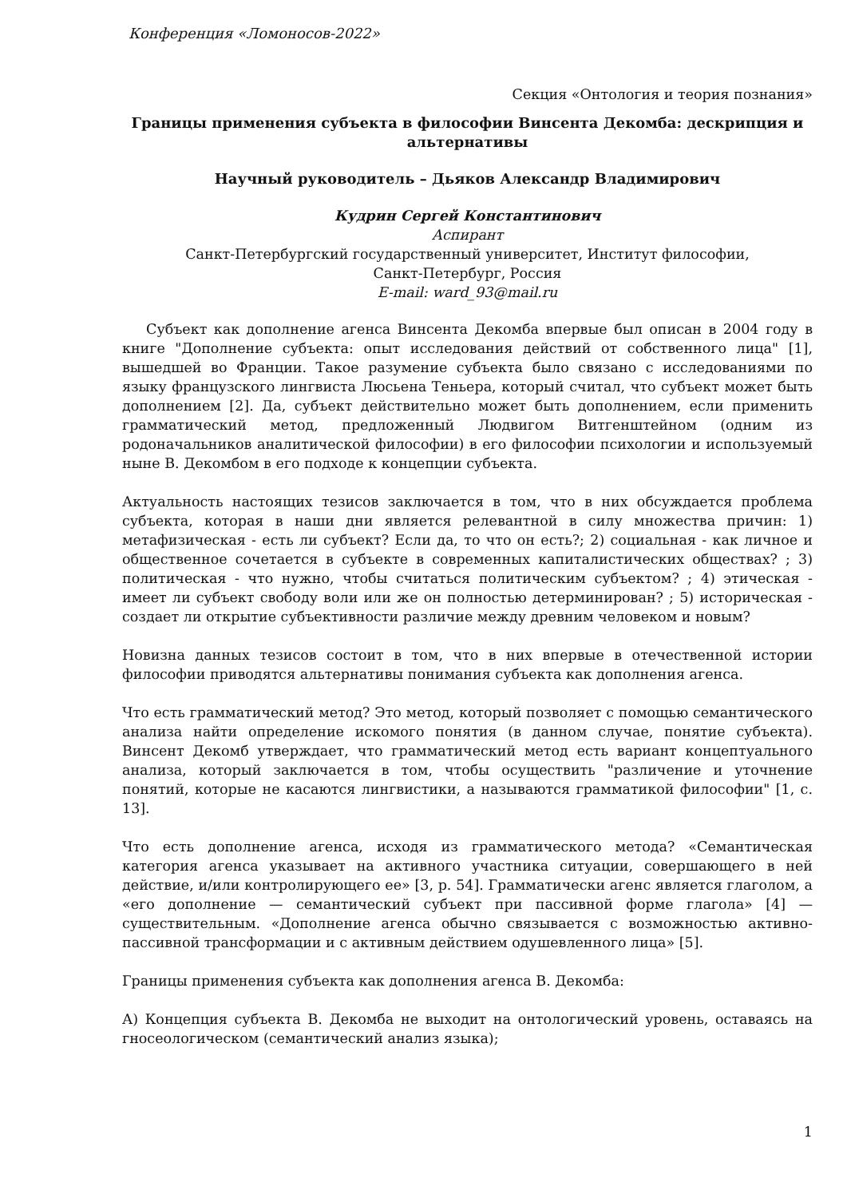Конференция «Ломоносов-2022»
Секция «Онтология и теория познания»
Границы применения субъекта в философии Винсента Декомба: дескрипция и альтернативы
Научный руководитель – Дьяков Александр Владимирович
Кудрин Сергей Константинович
Аспирант
Санкт-Петербургский государственный университет, Институт философии,
Санкт-Петербург, Россия
E-mail: ward_93@mail.ru
Субъект как дополнение агенса Винсента Декомба впервые был описан в 2004 году в книге "Дополнение субъекта: опыт исследования действий от собственного лица" [1], вышедшей во Франции. Такое разумение субъекта было связано с исследованиями по языку французского лингвиста Люсьена Теньера, который считал, что субъект может быть дополнением [2]. Да, субъект действительно может быть дополнением, если применить грамматический метод, предложенный Людвигом Витгенштейном (одним из родоначальников аналитической философии) в его философии психологии и используемый ныне В. Декомбом в его подходе к концепции субъекта.
Актуальность настоящих тезисов заключается в том, что в них обсуждается проблема субъекта, которая в наши дни является релевантной в силу множества причин: 1) метафизическая - есть ли субъект? Если да, то что он есть?; 2) социальная - как личное и общественное сочетается в субъекте в современных капиталистических обществах? ; 3) политическая - что нужно, чтобы считаться политическим субъектом? ; 4) этическая - имеет ли субъект свободу воли или же он полностью детерминирован? ; 5) историческая - создает ли открытие субъективности различие между древним человеком и новым?
Новизна данных тезисов состоит в том, что в них впервые в отечественной истории философии приводятся альтернативы понимания субъекта как дополнения агенса.
Что есть грамматический метод? Это метод, который позволяет с помощью семантического анализа найти определение искомого понятия (в данном случае, понятие субъекта). Винсент Декомб утверждает, что грамматический метод есть вариант концептуального анализа, который заключается в том, чтобы осуществить "различение и уточнение понятий, которые не касаются лингвистики, а называются грамматикой философии" [1, с. 13].
Что есть дополнение агенса, исходя из грамматического метода? «Семантическая категория агенса указывает на активного участника ситуации, совершающего в ней действие, и/или контролирующего ее» [3, p. 54]. Грамматически агенс является глаголом, а «его дополнение — семантический субъект при пассивной форме глагола» [4] — существительным. «Дополнение агенса обычно связывается с возможностью активно-пассивной трансформации и с активным действием одушевленного лица» [5].
Границы применения субъекта как дополнения агенса В. Декомба:
А) Концепция субъекта В. Декомба не выходит на онтологический уровень, оставаясь на гносеологическом (семантический анализ языка);
1